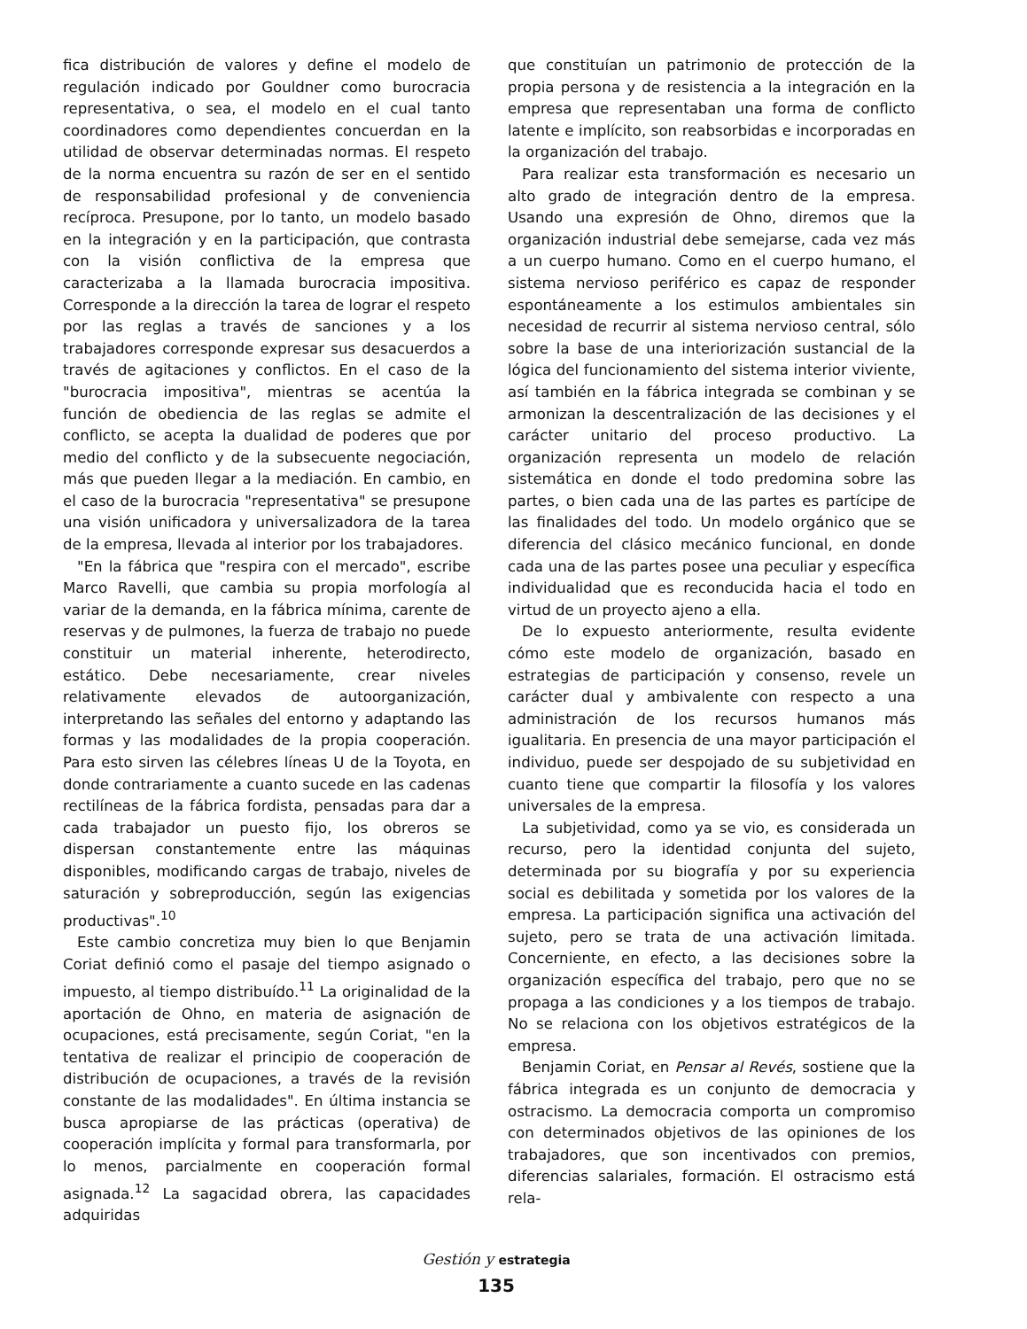fica distribución de valores y define el modelo de regulación indicado por Gouldner como burocracia representativa, o sea, el modelo en el cual tanto coordinadores como dependientes concuerdan en la utilidad de observar determinadas normas. El respeto de la norma encuentra su razón de ser en el sentido de responsabilidad profesional y de conveniencia recíproca. Presupone, por lo tanto, un modelo basado en la integración y en la participación, que contrasta con la visión conflictiva de la empresa que caracterizaba a la llamada burocracia impositiva. Corresponde a la dirección la tarea de lograr el respeto por las reglas a través de sanciones y a los trabajadores corresponde expresar sus desacuerdos a través de agitaciones y conflictos. En el caso de la "burocracia impositiva", mientras se acentúa la función de obediencia de las reglas se admite el conflicto, se acepta la dualidad de poderes que por medio del conflicto y de la subsecuente negociación, más que pueden llegar a la mediación. En cambio, en el caso de la burocracia "representativa" se presupone una visión unificadora y universalizadora de la tarea de la empresa, llevada al interior por los trabajadores.
"En la fábrica que "respira con el mercado", escribe Marco Ravelli, que cambia su propia morfología al variar de la demanda, en la fábrica mínima, carente de reservas y de pulmones, la fuerza de trabajo no puede constituir un material inherente, heterodirecto, estático. Debe necesariamente, crear niveles relativamente elevados de autoorganización, interpretando las señales del entorno y adaptando las formas y las modalidades de la propia cooperación. Para esto sirven las célebres líneas U de la Toyota, en donde contrariamente a cuanto sucede en las cadenas rectilíneas de la fábrica fordista, pensadas para dar a cada trabajador un puesto fijo, los obreros se dispersan constantemente entre las máquinas disponibles, modificando cargas de trabajo, niveles de saturación y sobreproducción, según las exigencias productivas".<sup>10</sup>
Este cambio concretiza muy bien lo que Benjamin Coriat definió como el pasaje del tiempo asignado o impuesto, al tiempo distribuído.<sup>11</sup> La originalidad de la aportación de Ohno, en materia de asignación de ocupaciones, está precisamente, según Coriat, "en la tentativa de realizar el principio de cooperación de distribución de ocupaciones, a través de la revisión constante de las modalidades". En última instancia se busca apropiarse de las prácticas (operativa) de cooperación implícita y formal para transformarla, por lo menos, parcialmente en cooperación formal asignada.<sup>12</sup> La sagacidad obrera, las capacidades adquiridas
que constituían un patrimonio de protección de la propia persona y de resistencia a la integración en la empresa que representaban una forma de conflicto latente e implícito, son reabsorbidas e incorporadas en la organización del trabajo.
Para realizar esta transformación es necesario un alto grado de integración dentro de la empresa. Usando una expresión de Ohno, diremos que la organización industrial debe semejarse, cada vez más a un cuerpo humano. Como en el cuerpo humano, el sistema nervioso periférico es capaz de responder espontáneamente a los estimulos ambientales sin necesidad de recurrir al sistema nervioso central, sólo sobre la base de una interiorización sustancial de la lógica del funcionamiento del sistema interior viviente, así también en la fábrica integrada se combinan y se armonizan la descentralización de las decisiones y el carácter unitario del proceso productivo. La organización representa un modelo de relación sistemática en donde el todo predomina sobre las partes, o bien cada una de las partes es partícipe de las finalidades del todo. Un modelo orgánico que se diferencia del clásico mecánico funcional, en donde cada una de las partes posee una peculiar y específica individualidad que es reconducida hacia el todo en virtud de un proyecto ajeno a ella.
De lo expuesto anteriormente, resulta evidente cómo este modelo de organización, basado en estrategias de participación y consenso, revele un carácter dual y ambivalente con respecto a una administración de los recursos humanos más igualitaria. En presencia de una mayor participación el individuo, puede ser despojado de su subjetividad en cuanto tiene que compartir la filosofía y los valores universales de la empresa.
La subjetividad, como ya se vio, es considerada un recurso, pero la identidad conjunta del sujeto, determinada por su biografía y por su experiencia social es debilitada y sometida por los valores de la empresa. La participación significa una activación del sujeto, pero se trata de una activación limitada. Concerniente, en efecto, a las decisiones sobre la organización específica del trabajo, pero que no se propaga a las condiciones y a los tiempos de trabajo. No se relaciona con los objetivos estratégicos de la empresa.
Benjamin Coriat, en Pensar al Revés, sostiene que la fábrica integrada es un conjunto de democracia y ostracismo. La democracia comporta un compromiso con determinados objetivos de las opiniones de los trabajadores, que son incentivados con premios, diferencias salariales, formación. El ostracismo está rela-
Gestión y estrategia
135